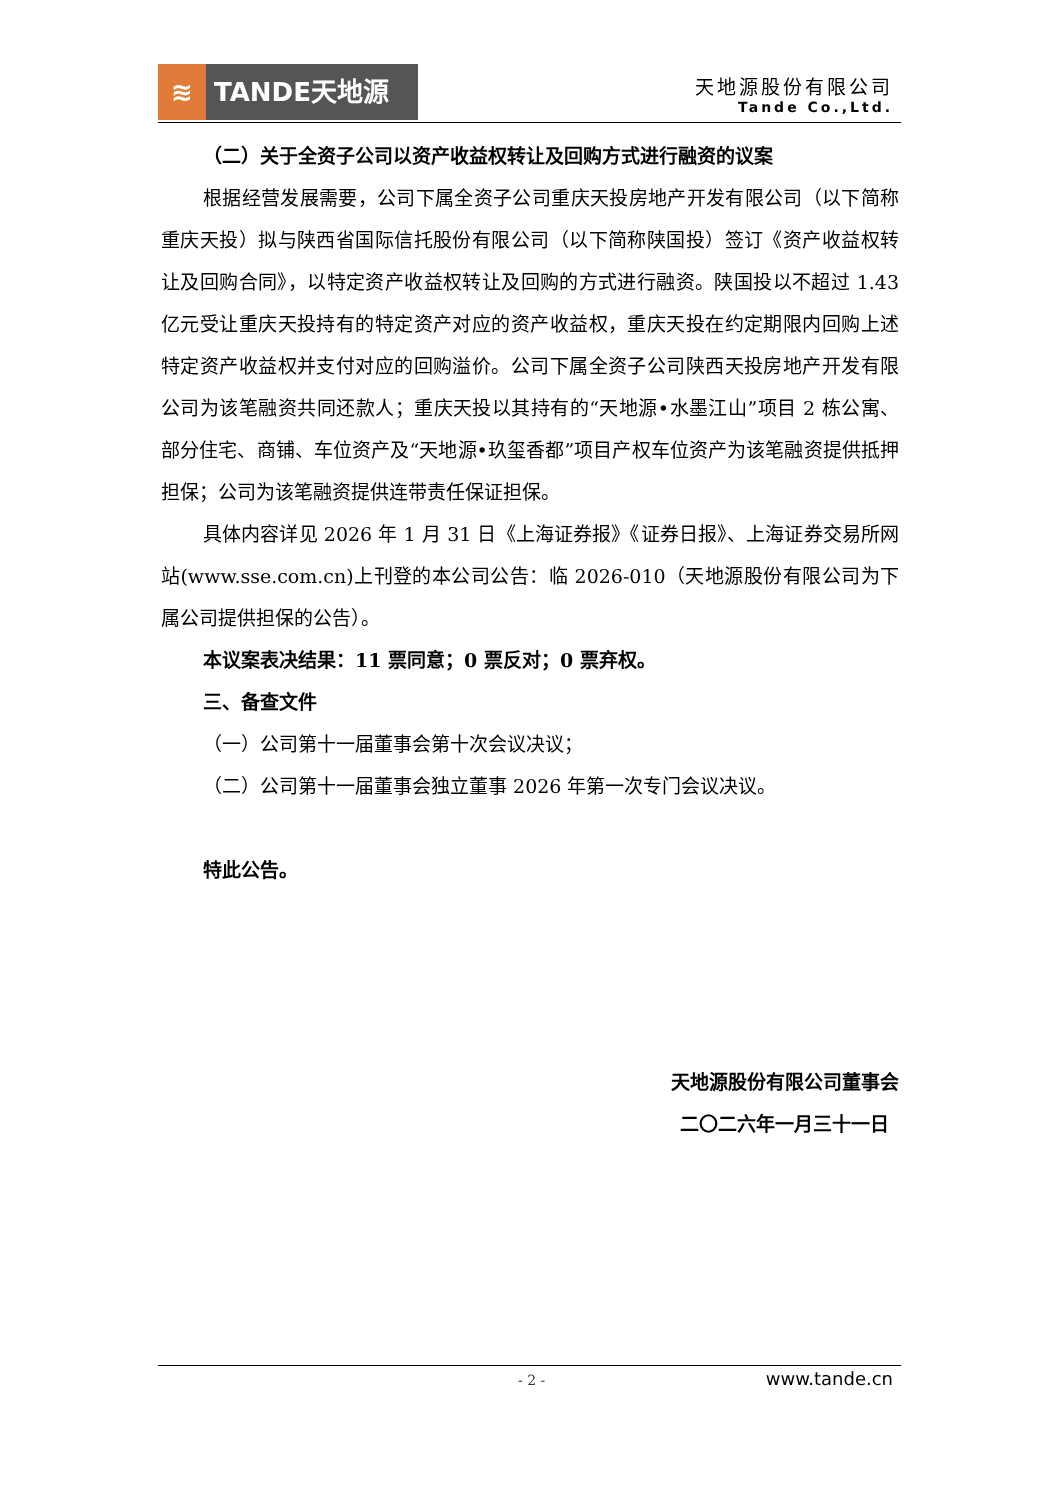≋ TANDE天地源
天地源股份有限公司
Tande Co.,Ltd.
（二）关于全资子公司以资产收益权转让及回购方式进行融资的议案
根据经营发展需要，公司下属全资子公司重庆天投房地产开发有限公司（以下简称重庆天投）拟与陕西省国际信托股份有限公司（以下简称陕国投）签订《资产收益权转让及回购合同》，以特定资产收益权转让及回购的方式进行融资。陕国投以不超过 1.43 亿元受让重庆天投持有的特定资产对应的资产收益权，重庆天投在约定期限内回购上述特定资产收益权并支付对应的回购溢价。公司下属全资子公司陕西天投房地产开发有限公司为该笔融资共同还款人；重庆天投以其持有的“天地源•水墨江山”项目 2 栋公寓、部分住宅、商铺、车位资产及“天地源•玖玺香都”项目产权车位资产为该笔融资提供抵押担保；公司为该笔融资提供连带责任保证担保。
具体内容详见 2026 年 1 月 31 日《上海证券报》《证券日报》、上海证券交易所网站(www.sse.com.cn)上刊登的本公司公告：临 2026-010（天地源股份有限公司为下属公司提供担保的公告）。
本议案表决结果：11 票同意；0 票反对；0 票弃权。
三、备查文件
（一）公司第十一届董事会第十次会议决议；
（二）公司第十一届董事会独立董事 2026 年第一次专门会议决议。
特此公告。
天地源股份有限公司董事会
二〇二六年一月三十一日
- 2 - www.tande.cn